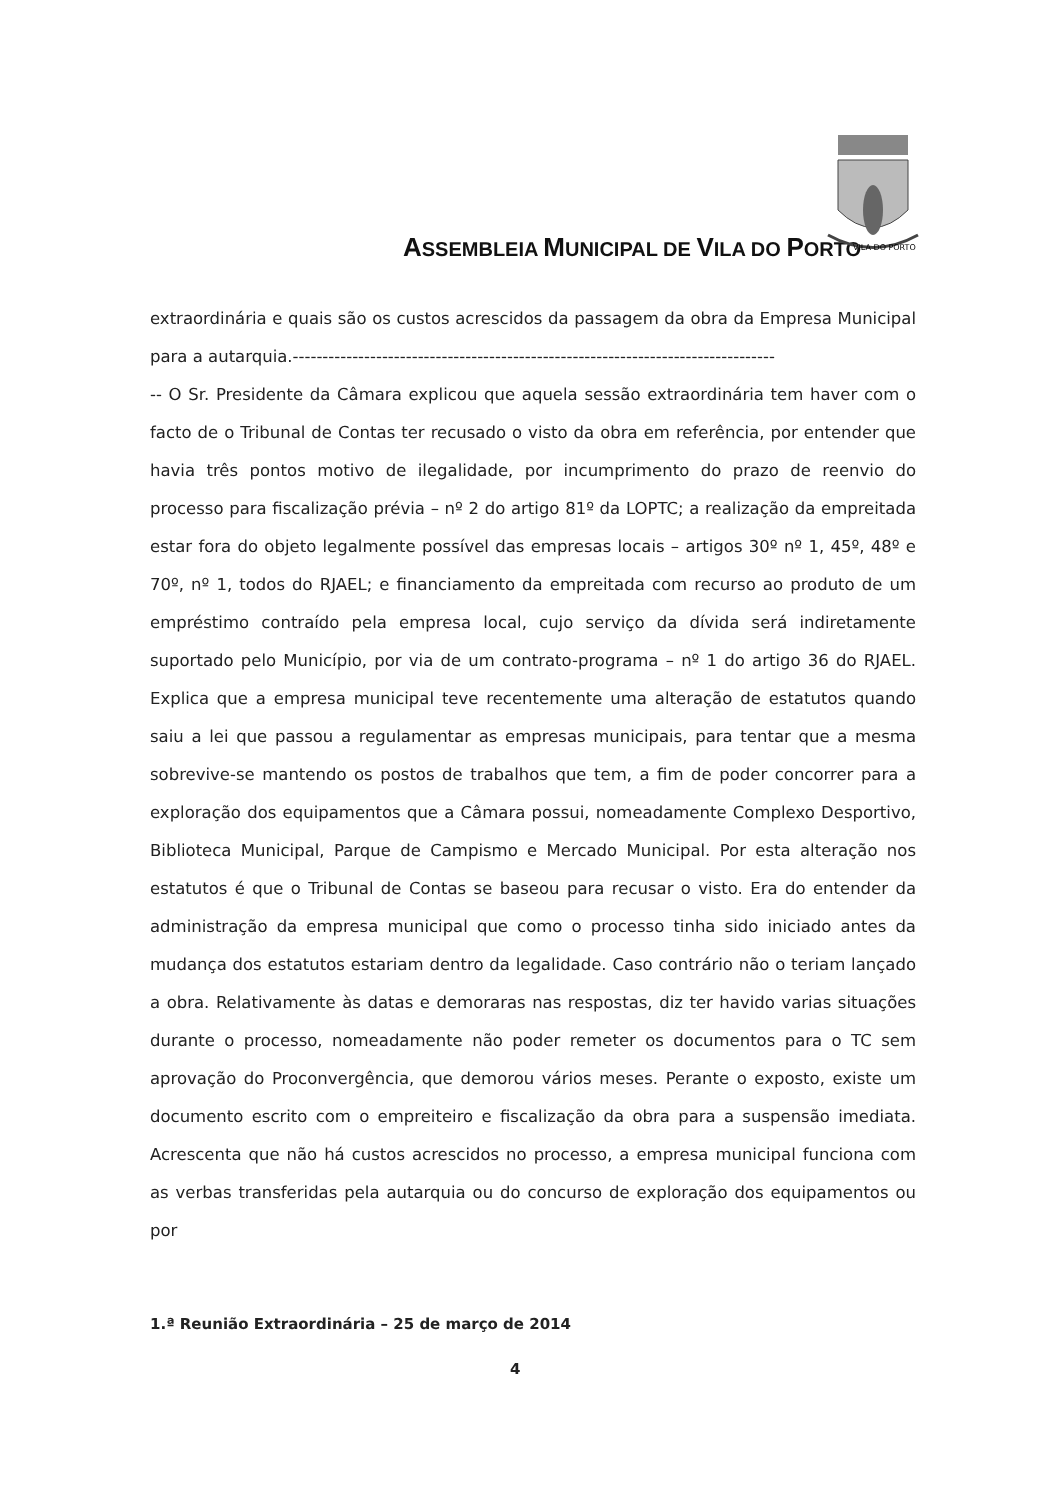ASSEMBLEIA MUNICIPAL DE VILA DO PORTO
VILA DO PORTO
extraordinária e quais são os custos acrescidos da passagem da obra da Empresa Municipal para a autarquia.---------------------------------------------------------------------------------
-- O Sr. Presidente da Câmara explicou que aquela sessão extraordinária tem haver com o facto de o Tribunal de Contas ter recusado o visto da obra em referência, por entender que havia três pontos motivo de ilegalidade, por incumprimento do prazo de reenvio do processo para fiscalização prévia – nº 2 do artigo 81º da LOPTC; a realização da empreitada estar fora do objeto legalmente possível das empresas locais – artigos 30º nº 1, 45º, 48º e 70º, nº 1, todos do RJAEL; e financiamento da empreitada com recurso ao produto de um empréstimo contraído pela empresa local, cujo serviço da dívida será indiretamente suportado pelo Município, por via de um contrato-programa – nº 1 do artigo 36 do RJAEL. Explica que a empresa municipal teve recentemente uma alteração de estatutos quando saiu a lei que passou a regulamentar as empresas municipais, para tentar que a mesma sobrevive-se mantendo os postos de trabalhos que tem, a fim de poder concorrer para a exploração dos equipamentos que a Câmara possui, nomeadamente Complexo Desportivo, Biblioteca Municipal, Parque de Campismo e Mercado Municipal. Por esta alteração nos estatutos é que o Tribunal de Contas se baseou para recusar o visto. Era do entender da administração da empresa municipal que como o processo tinha sido iniciado antes da mudança dos estatutos estariam dentro da legalidade. Caso contrário não o teriam lançado a obra. Relativamente às datas e demoraras nas respostas, diz ter havido varias situações durante o processo, nomeadamente não poder remeter os documentos para o TC sem aprovação do Proconvergência, que demorou vários meses. Perante o exposto, existe um documento escrito com o empreiteiro e fiscalização da obra para a suspensão imediata. Acrescenta que não há custos acrescidos no processo, a empresa municipal funciona com as verbas transferidas pela autarquia ou do concurso de exploração dos equipamentos ou por
1.ª Reunião Extraordinária – 25 de março de 2014
4